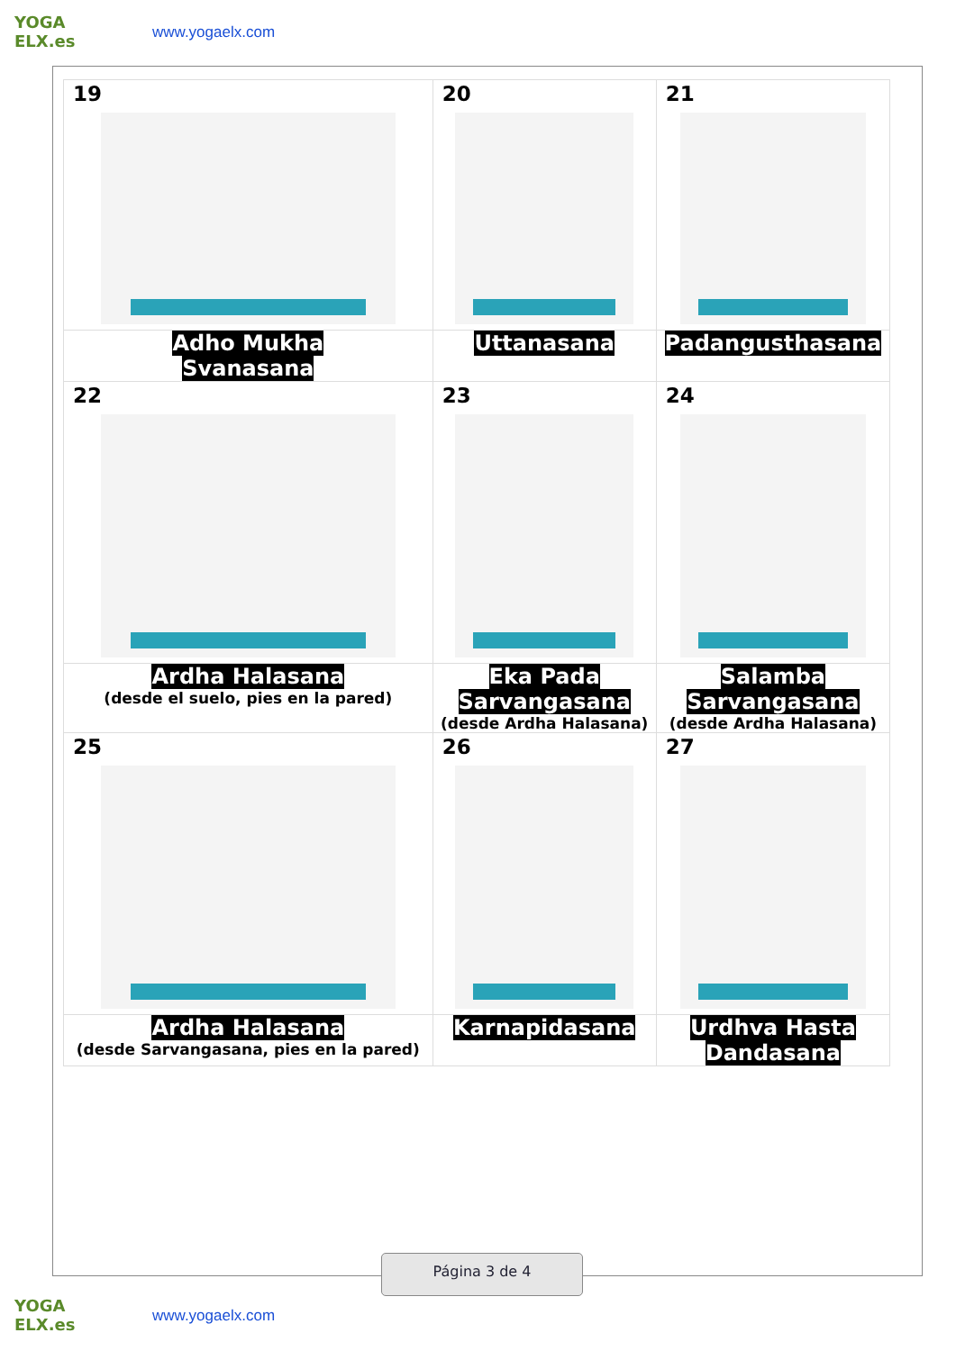YOGA ELX.es
www.yogaelx.com
| 19 | 20 | 21 |
| Adho Mukha Svanasana | Uttanasana | Padangusthasana |
| 22 | 23 | 24 |
| Ardha Halasana (desde el suelo, pies en la pared) | Eka Pada Sarvangasana (desde Ardha Halasana) | Salamba Sarvangasana (desde Ardha Halasana) |
| 25 | 26 | 27 |
| Ardha Halasana (desde Sarvangasana, pies en la pared) | Karnapidasana | Urdhva Hasta Dandasana |
Página 3 de 4
YOGA ELX.es
www.yogaelx.com